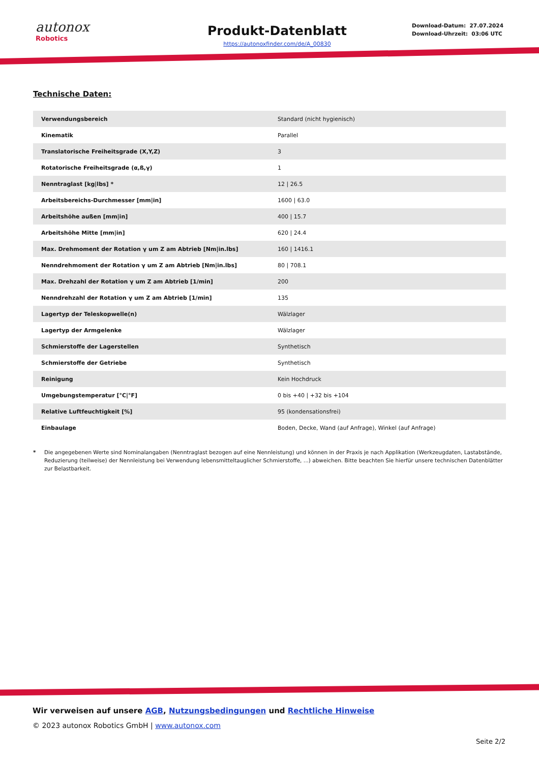autonox
Robotics
Produkt-Datenblatt
https://autonoxfinder.com/de/A_00830
Download-Datum: 27.07.2024
Download-Uhrzeit: 03:06 UTC
Technische Daten:
| Verwendungsbereich | Standard (nicht hygienisch) |
| Kinematik | Parallel |
| Translatorische Freiheitsgrade (X,Y,Z) | 3 |
| Rotatorische Freiheitsgrade (α,ß,γ) | 1 |
| Nenntraglast [kg/lbs] * | 12 / 26.5 |
| Arbeitsbereichs-Durchmesser [mm/in] | 1600 / 63.0 |
| Arbeitshöhe außen [mm/in] | 400 / 15.7 |
| Arbeitshöhe Mitte [mm/in] | 620 / 24.4 |
| Max. Drehmoment der Rotation γ um Z am Abtrieb [Nm/in.lbs] | 160 / 1416.1 |
| Nenndrehmoment der Rotation γ um Z am Abtrieb [Nm/in.lbs] | 80 / 708.1 |
| Max. Drehzahl der Rotation γ um Z am Abtrieb [1/min] | 200 |
| Nenndrehzahl der Rotation γ um Z am Abtrieb [1/min] | 135 |
| Lagertyp der Teleskopwelle(n) | Wälzlager |
| Lagertyp der Armgelenke | Wälzlager |
| Schmierstoffe der Lagerstellen | Synthetisch |
| Schmierstoffe der Getriebe | Synthetisch |
| Reinigung | Kein Hochdruck |
| Umgebungstemperatur [°C/°F] | 0 bis +40 / +32 bis +104 |
| Relative Luftfeuchtigkeit [%] | 95 (kondensationsfrei) |
| Einbaulage | Boden, Decke, Wand (auf Anfrage), Winkel (auf Anfrage) |
* Die angegebenen Werte sind Nominalangaben (Nenntraglast bezogen auf eine Nennleistung) und können in der Praxis je nach Applikation (Werkzeugdaten, Lastabstände, Reduzierung (teilweise) der Nennleistung bei Verwendung lebensmitteltauglicher Schmierstoffe, ...) abweichen. Bitte beachten Sie hierfür unsere technischen Datenblätter zur Belastbarkeit.
Wir verweisen auf unsere AGB, Nutzungsbedingungen und Rechtliche Hinweise
© 2023 autonox Robotics GmbH | www.autonox.com
Seite 2/2